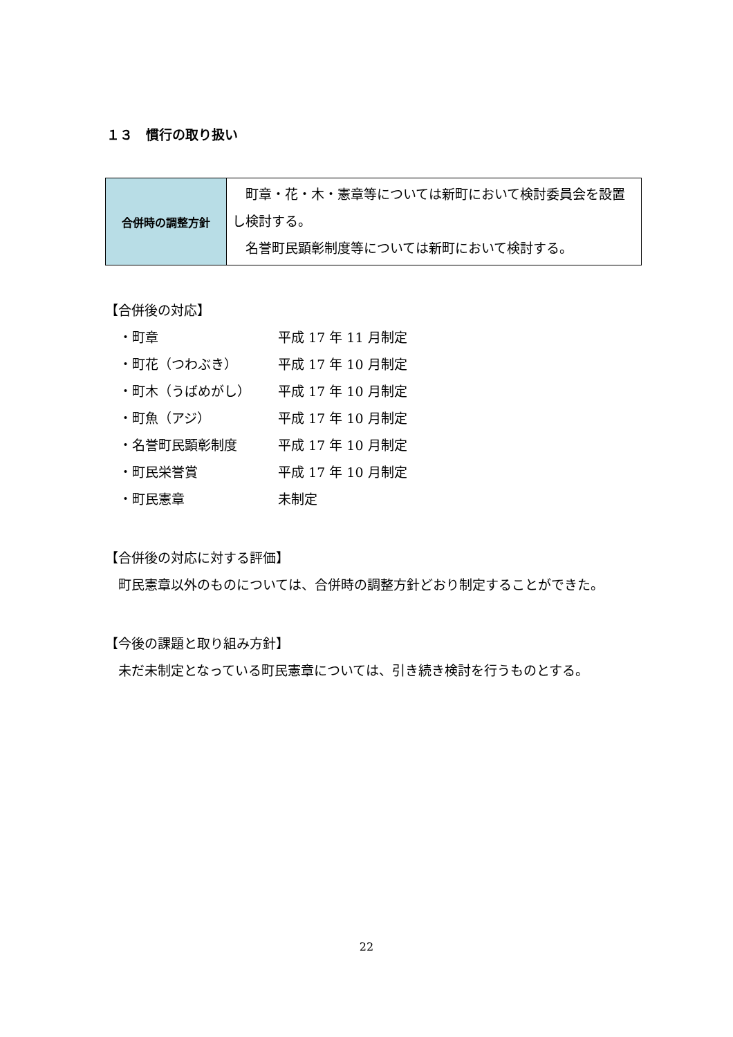１３　慣行の取り扱い
| 合併時の調整方針 | 町章・花・木・憲章等については新町において検討委員会を設置し検討する。 名誉町民顕彰制度等については新町において検討する。 |
【合併後の対応】
| ・町章 | 平成 17 年 11 月制定 |
| ・町花（つわぶき） | 平成 17 年 10 月制定 |
| ・町木（うばめがし） | 平成 17 年 10 月制定 |
| ・町魚（アジ） | 平成 17 年 10 月制定 |
| ・名誉町民顕彰制度 | 平成 17 年 10 月制定 |
| ・町民栄誉賞 | 平成 17 年 10 月制定 |
| ・町民憲章 | 未制定 |
【合併後の対応に対する評価】
　町民憲章以外のものについては、合併時の調整方針どおり制定することができた。
【今後の課題と取り組み方針】
　未だ未制定となっている町民憲章については、引き続き検討を行うものとする。
22